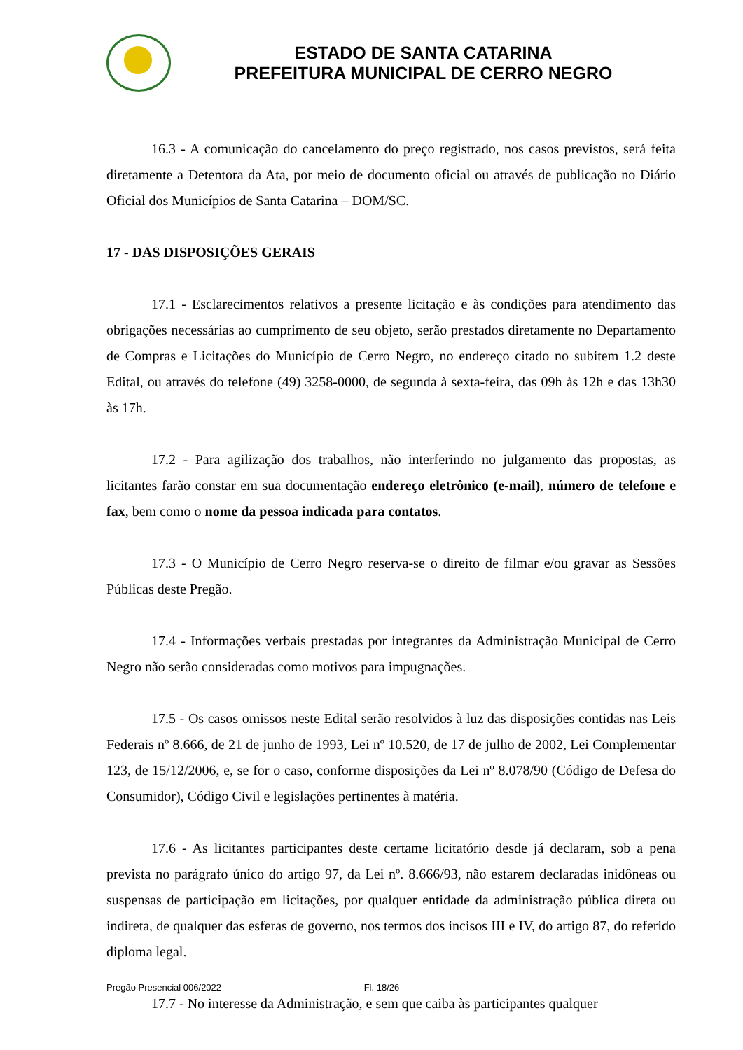ESTADO DE SANTA CATARINA
PREFEITURA MUNICIPAL DE CERRO NEGRO
16.3 - A comunicação do cancelamento do preço registrado, nos casos previstos, será feita diretamente a Detentora da Ata, por meio de documento oficial ou através de publicação no Diário Oficial dos Municípios de Santa Catarina – DOM/SC.
17 - DAS DISPOSIÇÕES GERAIS
17.1 - Esclarecimentos relativos a presente licitação e às condições para atendimento das obrigações necessárias ao cumprimento de seu objeto, serão prestados diretamente no Departamento de Compras e Licitações do Município de Cerro Negro, no endereço citado no subitem 1.2 deste Edital, ou através do telefone (49) 3258-0000, de segunda à sexta-feira, das 09h às 12h e das 13h30 às 17h.
17.2 - Para agilização dos trabalhos, não interferindo no julgamento das propostas, as licitantes farão constar em sua documentação endereço eletrônico (e-mail), número de telefone e fax, bem como o nome da pessoa indicada para contatos.
17.3 - O Município de Cerro Negro reserva-se o direito de filmar e/ou gravar as Sessões Públicas deste Pregão.
17.4 - Informações verbais prestadas por integrantes da Administração Municipal de Cerro Negro não serão consideradas como motivos para impugnações.
17.5 - Os casos omissos neste Edital serão resolvidos à luz das disposições contidas nas Leis Federais nº 8.666, de 21 de junho de 1993, Lei nº 10.520, de 17 de julho de 2002, Lei Complementar 123, de 15/12/2006, e, se for o caso, conforme disposições da Lei nº 8.078/90 (Código de Defesa do Consumidor), Código Civil e legislações pertinentes à matéria.
17.6 - As licitantes participantes deste certame licitatório desde já declaram, sob a pena prevista no parágrafo único do artigo 97, da Lei nº. 8.666/93, não estarem declaradas inidôneas ou suspensas de participação em licitações, por qualquer entidade da administração pública direta ou indireta, de qualquer das esferas de governo, nos termos dos incisos III e IV, do artigo 87, do referido diploma legal.
17.7 - No interesse da Administração, e sem que caiba às participantes qualquer
Pregão Presencial 006/2022 Fl. 18/26